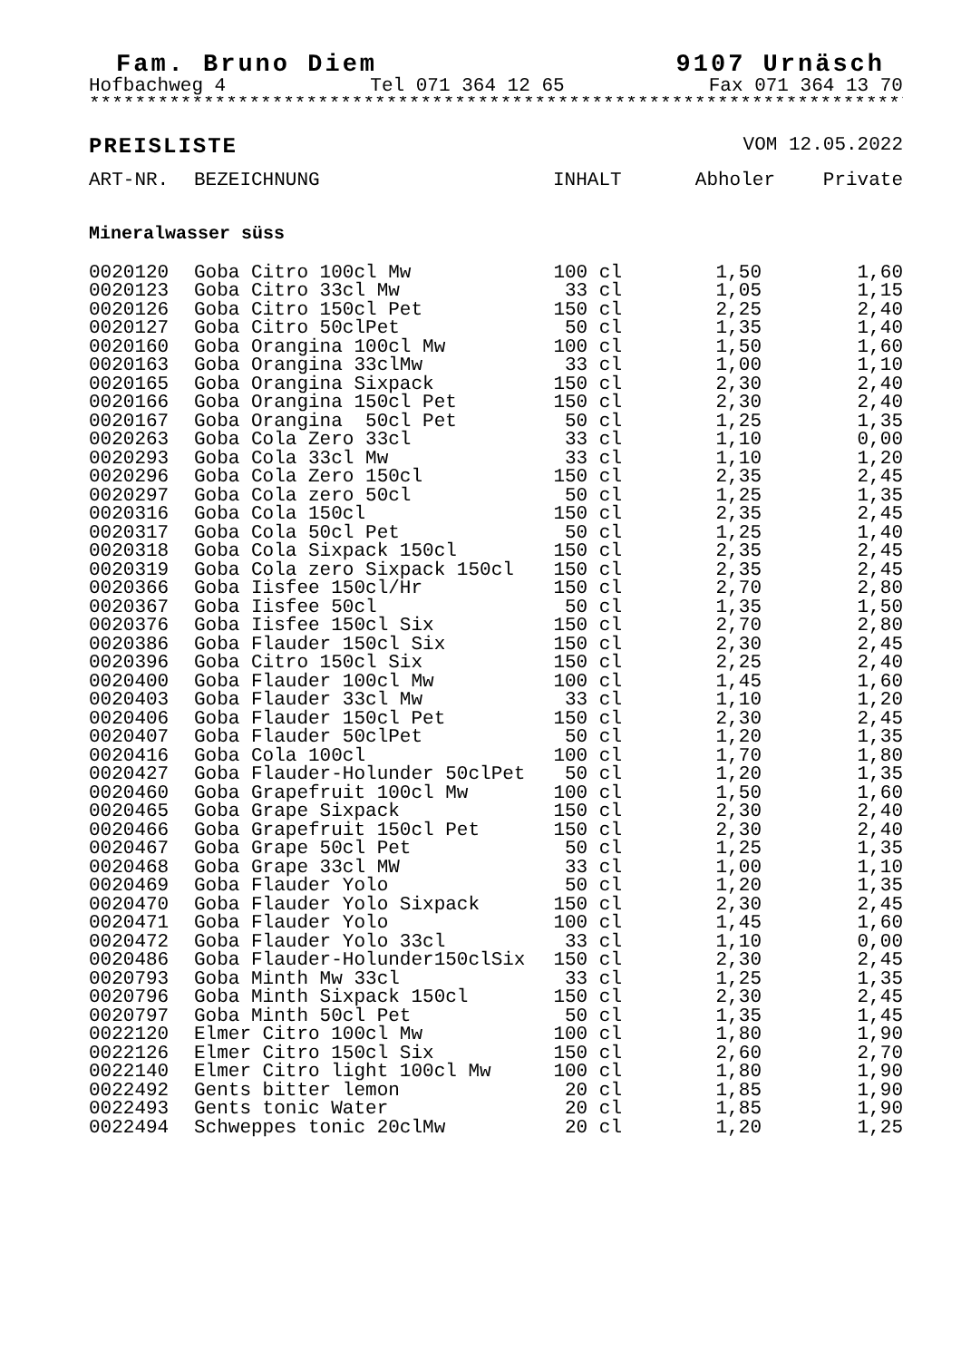Fam. Bruno Diem 9107 Urnäsch
Hofbachweg 4 Tel 071 364 12 65 Fax 071 364 13 70
*************************************************************************
PREISLISTE VOM 12.05.2022
| ART-NR. | BEZEICHNUNG | INHALT | Abholer | Private |
| --- | --- | --- | --- | --- |
Mineralwasser süss
| 0020120 | Goba Citro 100cl Mw | 100 cl | 1,50 | 1,60 |
| 0020123 | Goba Citro 33cl Mw | 33 cl | 1,05 | 1,15 |
| 0020126 | Goba Citro 150cl Pet | 150 cl | 2,25 | 2,40 |
| 0020127 | Goba Citro 50clPet | 50 cl | 1,35 | 1,40 |
| 0020160 | Goba Orangina 100cl Mw | 100 cl | 1,50 | 1,60 |
| 0020163 | Goba Orangina 33clMw | 33 cl | 1,00 | 1,10 |
| 0020165 | Goba Orangina Sixpack | 150 cl | 2,30 | 2,40 |
| 0020166 | Goba Orangina 150cl Pet | 150 cl | 2,30 | 2,40 |
| 0020167 | Goba Orangina 50cl Pet | 50 cl | 1,25 | 1,35 |
| 0020263 | Goba Cola Zero 33cl | 33 cl | 1,10 | 0,00 |
| 0020293 | Goba Cola 33cl Mw | 33 cl | 1,10 | 1,20 |
| 0020296 | Goba Cola Zero 150cl | 150 cl | 2,35 | 2,45 |
| 0020297 | Goba Cola zero 50cl | 50 cl | 1,25 | 1,35 |
| 0020316 | Goba Cola 150cl | 150 cl | 2,35 | 2,45 |
| 0020317 | Goba Cola 50cl Pet | 50 cl | 1,25 | 1,40 |
| 0020318 | Goba Cola Sixpack 150cl | 150 cl | 2,35 | 2,45 |
| 0020319 | Goba Cola zero Sixpack 150cl | 150 cl | 2,35 | 2,45 |
| 0020366 | Goba Iisfee 150cl/Hr | 150 cl | 2,70 | 2,80 |
| 0020367 | Goba Iisfee 50cl | 50 cl | 1,35 | 1,50 |
| 0020376 | Goba Iisfee 150cl Six | 150 cl | 2,70 | 2,80 |
| 0020386 | Goba Flauder 150cl Six | 150 cl | 2,30 | 2,45 |
| 0020396 | Goba Citro 150cl Six | 150 cl | 2,25 | 2,40 |
| 0020400 | Goba Flauder 100cl Mw | 100 cl | 1,45 | 1,60 |
| 0020403 | Goba Flauder 33cl Mw | 33 cl | 1,10 | 1,20 |
| 0020406 | Goba Flauder 150cl Pet | 150 cl | 2,30 | 2,45 |
| 0020407 | Goba Flauder 50clPet | 50 cl | 1,20 | 1,35 |
| 0020416 | Goba Cola 100cl | 100 cl | 1,70 | 1,80 |
| 0020427 | Goba Flauder-Holunder 50clPet | 50 cl | 1,20 | 1,35 |
| 0020460 | Goba Grapefruit 100cl Mw | 100 cl | 1,50 | 1,60 |
| 0020465 | Goba Grape Sixpack | 150 cl | 2,30 | 2,40 |
| 0020466 | Goba Grapefruit 150cl Pet | 150 cl | 2,30 | 2,40 |
| 0020467 | Goba Grape 50cl Pet | 50 cl | 1,25 | 1,35 |
| 0020468 | Goba Grape 33cl MW | 33 cl | 1,00 | 1,10 |
| 0020469 | Goba Flauder Yolo | 50 cl | 1,20 | 1,35 |
| 0020470 | Goba Flauder Yolo Sixpack | 150 cl | 2,30 | 2,45 |
| 0020471 | Goba Flauder Yolo | 100 cl | 1,45 | 1,60 |
| 0020472 | Goba Flauder Yolo 33cl | 33 cl | 1,10 | 0,00 |
| 0020486 | Goba Flauder-Holunder150clSix | 150 cl | 2,30 | 2,45 |
| 0020793 | Goba Minth Mw 33cl | 33 cl | 1,25 | 1,35 |
| 0020796 | Goba Minth Sixpack 150cl | 150 cl | 2,30 | 2,45 |
| 0020797 | Goba Minth 50cl Pet | 50 cl | 1,35 | 1,45 |
| 0022120 | Elmer Citro 100cl Mw | 100 cl | 1,80 | 1,90 |
| 0022126 | Elmer Citro 150cl Six | 150 cl | 2,60 | 2,70 |
| 0022140 | Elmer Citro light 100cl Mw | 100 cl | 1,80 | 1,90 |
| 0022492 | Gents bitter lemon | 20 cl | 1,85 | 1,90 |
| 0022493 | Gents tonic Water | 20 cl | 1,85 | 1,90 |
| 0022494 | Schweppes tonic 20clMw | 20 cl | 1,20 | 1,25 |